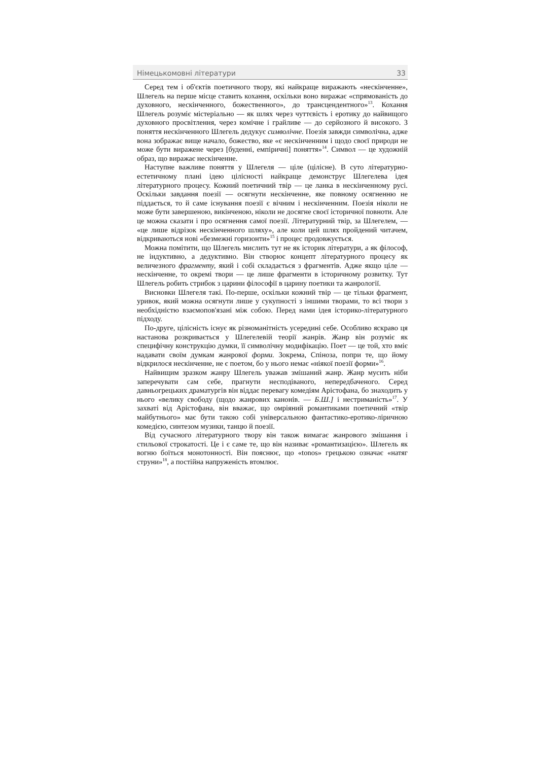Німецькомовні літератури 33
Серед тем і об'єктів поетичного твору, які найкраще виражають «нескінченне», Шлегель на перше місце ставить кохання, оскільки воно виражає «спрямованість до духовного, нескінченного, божественного», до трансцендентного»<sup>13</sup>. Кохання Шлегель розуміє містеріально — як шлях через чуттєвість і еротику до найвищого духовного просвітлення, через комічне і грайливе — до серйозного й високого. З поняття нескінченного Шлегель дедукує символічне. Поезія завжди символічна, адже вона зображає вище начало, божество, яке «є нескінченним і щодо своєї природи не може бути виражене через [буденні, емпіричні] поняття»<sup>14</sup>. Символ — це художній образ, що виражає нескінченне.
Наступне важливе поняття у Шлегеля — ціле (цілісне). В суто літературно-естетичному плані ідею цілісності найкраще демонструє Шлегелева ідея літературного процесу. Кожний поетичний твір — це ланка в нескінченному русі. Оскільки завдання поезії — осягнути нескінченне, яке повному осягненню не піддається, то й саме існування поезії є вічним і нескінченним. Поезія ніколи не може бути завершеною, викінченою, ніколи не досягне своєї історичної повноти. Але це можна сказати і про осягнення самої поезії. Літературний твір, за Шлегелем, — «це лише відрізок нескінченного шляху», але коли цей шлях пройдений читачем, відкриваються нові «безмежні горизонти»<sup>15</sup> і процес продовжується.
Можна помітити, що Шлегель мислить тут не як історик літератури, а як філософ, не індуктивно, а дедуктивно. Він створює концепт літературного процесу як величезного фрагменту, який і собі складається з фрагментів. Адже якщо ціле — нескінченне, то окремі твори — це лише фрагменти в історичному розвитку. Тут Шлегель робить стрибок з царини філософії в царину поетики та жанрології.
Висновки Шлегеля такі. По-перше, оскільки кожний твір — це тільки фрагмент, уривок, який можна осягнути лише у сукупності з іншими творами, то всі твори з необхідністю взаємопов'язані між собою. Перед нами ідея історико-літературного підходу.
По-друге, цілісність існує як різноманітність усередині себе. Особливо яскраво ця настанова розкривається у Шлегелевій теорії жанрів. Жанр він розуміє як специфічну конструкцію думки, її символічну модифікацію. Поет — це той, хто вміє надавати своїм думкам жанрової форми. Зокрема, Спіноза, попри те, що йому відкрилося нескінченне, не є поетом, бо у нього немає «ніякої поезії форми»<sup>16</sup>.
Найвищим зразком жанру Шлегель уважав змішаний жанр. Жанр мусить ніби заперечувати сам себе, прагнути несподіваного, непередбаченого. Серед давньогрецьких драматургів він віддає перевагу комедіям Арістофана, бо знаходить у нього «велику свободу (щодо жанрових канонів. — Б.Ш.] і нестриманість»<sup>17</sup>. У захваті від Арістофана, він вважає, що омріяний романтиками поетичний «твір майбутнього» має бути такою собі універсальною фантастико-еротико-ліричною комедією, синтезом музики, танцю й поезії.
Від сучасного літературного твору він також вимагає жанрового змішання і стильової строкатості. Це і є саме те, що він називає «романтизацією». Шлегель як вогню боїться монотонності. Він пояснює, що «tonos» грецькою означає «натяг струни»<sup>18</sup>, а постійна напруженість втомлює.